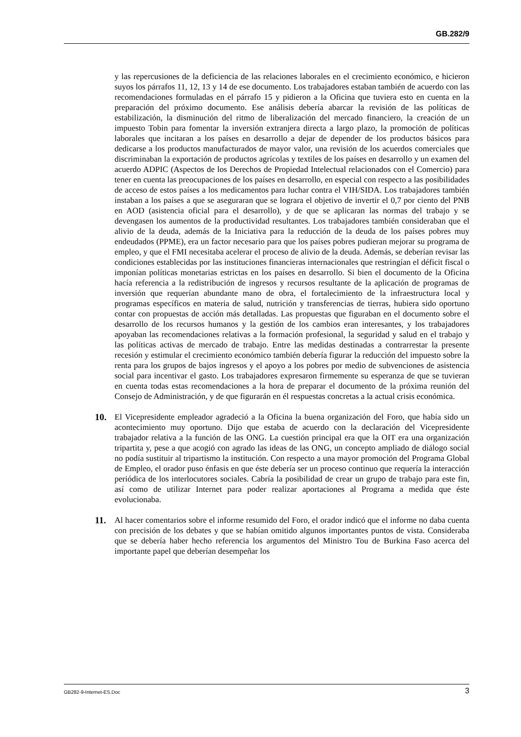GB.282/9
y las repercusiones de la deficiencia de las relaciones laborales en el crecimiento económico, e hicieron suyos los párrafos 11, 12, 13 y 14 de ese documento. Los trabajadores estaban también de acuerdo con las recomendaciones formuladas en el párrafo 15 y pidieron a la Oficina que tuviera esto en cuenta en la preparación del próximo documento. Ese análisis debería abarcar la revisión de las políticas de estabilización, la disminución del ritmo de liberalización del mercado financiero, la creación de un impuesto Tobin para fomentar la inversión extranjera directa a largo plazo, la promoción de políticas laborales que incitaran a los países en desarrollo a dejar de depender de los productos básicos para dedicarse a los productos manufacturados de mayor valor, una revisión de los acuerdos comerciales que discriminaban la exportación de productos agrícolas y textiles de los países en desarrollo y un examen del acuerdo ADPIC (Aspectos de los Derechos de Propiedad Intelectual relacionados con el Comercio) para tener en cuenta las preocupaciones de los países en desarrollo, en especial con respecto a las posibilidades de acceso de estos países a los medicamentos para luchar contra el VIH/SIDA. Los trabajadores también instaban a los países a que se aseguraran que se lograra el objetivo de invertir el 0,7 por ciento del PNB en AOD (asistencia oficial para el desarrollo), y de que se aplicaran las normas del trabajo y se devengasen los aumentos de la productividad resultantes. Los trabajadores también consideraban que el alivio de la deuda, además de la Iniciativa para la reducción de la deuda de los países pobres muy endeudados (PPME), era un factor necesario para que los países pobres pudieran mejorar su programa de empleo, y que el FMI necesitaba acelerar el proceso de alivio de la deuda. Además, se deberían revisar las condiciones establecidas por las instituciones financieras internacionales que restringían el déficit fiscal o imponían políticas monetarias estrictas en los países en desarrollo. Si bien el documento de la Oficina hacía referencia a la redistribución de ingresos y recursos resultante de la aplicación de programas de inversión que requerían abundante mano de obra, el fortalecimiento de la infraestructura local y programas específicos en materia de salud, nutrición y transferencias de tierras, hubiera sido oportuno contar con propuestas de acción más detalladas. Las propuestas que figuraban en el documento sobre el desarrollo de los recursos humanos y la gestión de los cambios eran interesantes, y los trabajadores apoyaban las recomendaciones relativas a la formación profesional, la seguridad y salud en el trabajo y las políticas activas de mercado de trabajo. Entre las medidas destinadas a contrarrestar la presente recesión y estimular el crecimiento económico también debería figurar la reducción del impuesto sobre la renta para los grupos de bajos ingresos y el apoyo a los pobres por medio de subvenciones de asistencia social para incentivar el gasto. Los trabajadores expresaron firmemente su esperanza de que se tuvieran en cuenta todas estas recomendaciones a la hora de preparar el documento de la próxima reunión del Consejo de Administración, y de que figurarán en él respuestas concretas a la actual crisis económica.
10. El Vicepresidente empleador agradeció a la Oficina la buena organización del Foro, que había sido un acontecimiento muy oportuno. Dijo que estaba de acuerdo con la declaración del Vicepresidente trabajador relativa a la función de las ONG. La cuestión principal era que la OIT era una organización tripartita y, pese a que acogió con agrado las ideas de las ONG, un concepto ampliado de diálogo social no podía sustituir al tripartismo la institución. Con respecto a una mayor promoción del Programa Global de Empleo, el orador puso énfasis en que éste debería ser un proceso continuo que requería la interacción periódica de los interlocutores sociales. Cabría la posibilidad de crear un grupo de trabajo para este fin, así como de utilizar Internet para poder realizar aportaciones al Programa a medida que éste evolucionaba.
11. Al hacer comentarios sobre el informe resumido del Foro, el orador indicó que el informe no daba cuenta con precisión de los debates y que se habían omitido algunos importantes puntos de vista. Consideraba que se debería haber hecho referencia los argumentos del Ministro Tou de Burkina Faso acerca del importante papel que deberían desempeñar los
GB282-9-Internet-ES.Doc 3